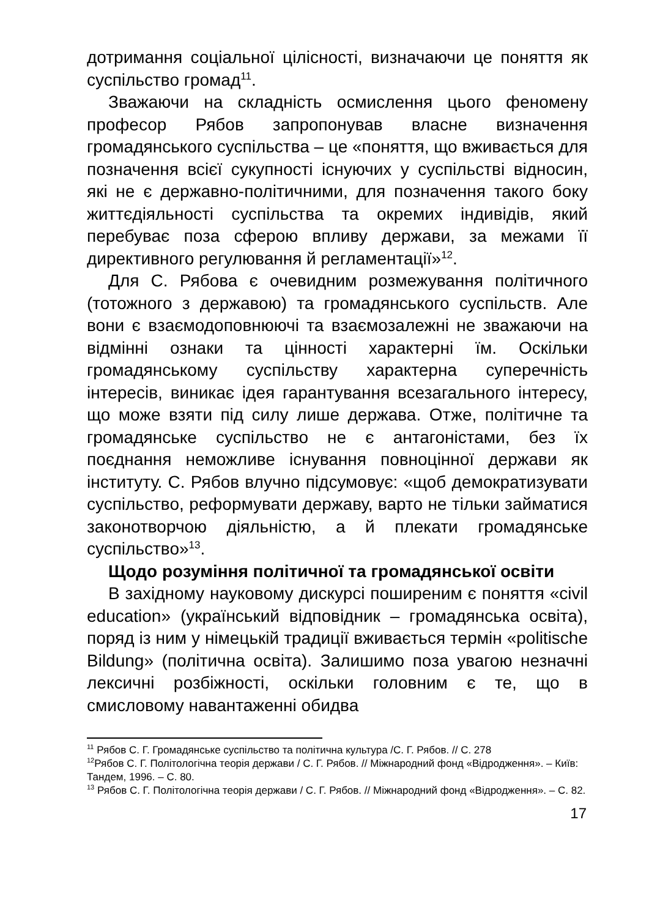дотримання соціальної цілісності, визначаючи це поняття як суспільство громад<sup>11</sup>.
Зважаючи на складність осмислення цього феномену професор Рябов запропонував власне визначення громадянського суспільства – це «поняття, що вживається для позначення всієї сукупності існуючих у суспільстві відносин, які не є державно-політичними, для позначення такого боку життєдіяльності суспільства та окремих індивідів, який перебуває поза сферою впливу держави, за межами її директивного регулювання й регламентації»<sup>12</sup>.
Для С. Рябова є очевидним розмежування політичного (тотожного з державою) та громадянського суспільств. Але вони є взаємодоповнюючі та взаємозалежні не зважаючи на відмінні ознаки та цінності характерні їм. Оскільки громадянському суспільству характерна суперечність інтересів, виникає ідея гарантування всезагального інтересу, що може взяти під силу лише держава. Отже, політичне та громадянське суспільство не є антагоністами, без їх поєднання неможливе існування повноцінної держави як інституту. С. Рябов влучно підсумовує: «щоб демократизувати суспільство, реформувати державу, варто не тільки займатися законотворчою діяльністю, а й плекати громадянське суспільство»<sup>13</sup>.
Щодо розуміння політичної та громадянської освіти
В західному науковому дискурсі поширеним є поняття «civil education» (український відповідник – громадянська освіта), поряд із ним у німецькій традиції вживається термін «politische Bildung» (політична освіта). Залишимо поза увагою незначні лексичні розбіжності, оскільки головним є те, що в смисловому навантаженні обидва
<sup>11</sup> Рябов С. Г. Громадянське суспільство та політична культура /С. Г. Рябов. // С. 278
<sup>12</sup> Рябов С. Г. Політологічна теорія держави / С. Г. Рябов. // Міжнародний фонд «Відродження». – Київ: Тандем, 1996. – С. 80.
<sup>13</sup> Рябов С. Г. Політологічна теорія держави / С. Г. Рябов. // Міжнародний фонд «Відродження». – С. 82.
17